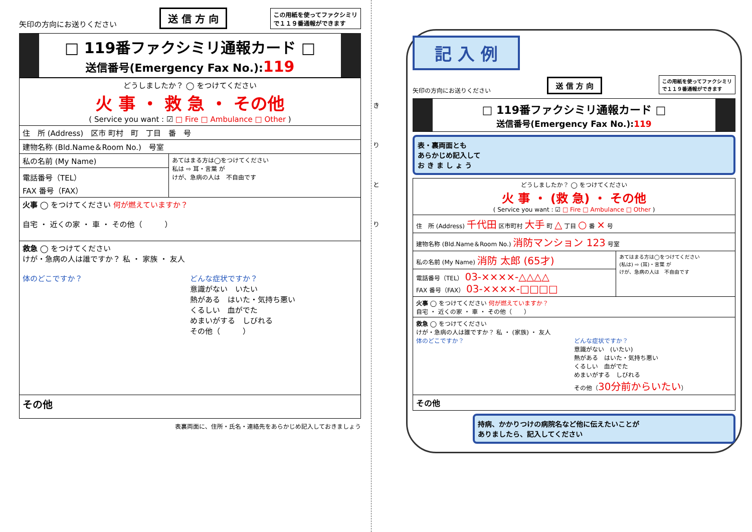矢印の方向にお送りください 送 信 方 向 この用紙を使ってファクシミリ
で１１９番通報ができます
□ 119番ファクシミリ通報カード □
送信番号(Emergency Fax No.):119
| どうしましたか？ ◯ をつけてください 火 事 ・ 救 急 ・ その他 ( Service you want : ☑ □ Fire □ Ambulance □ Other ) | |
| 住 所 (Address) 区市 町村 町 丁目 番 号 | |
| 建物名称 (Bld.Name＆Room No.) 号室 | |
| 私の名前 (My Name) | あてはまる方は◯をつけてください 私は ⇨ 耳・言葉 が けが、急病の人は 不自由です |
| 電話番号（TEL） FAX 番号（FAX） | |
| 火事 ◯ をつけてください 何が燃えていますか？ 自宅 ・ 近くの家 ・ 車 ・ その他（ ） | |
| 救急 ◯ をつけてください けが・急病の人は誰ですか？ 私 ・ 家族 ・ 友人 体のどこですか？ どんな症状ですか？ 意識がない いたい 熱がある はいた・気持ち悪い くるしい 血がでた めまいがする しびれる その他（ ） | |
| その他 | |
表裏両面に、住所・氏名・連絡先をあらかじめ記入しておきましょう
き
り
と
り
記 入 例
矢印の方向にお送りください 送 信 方 向 この用紙を使ってファクシミリ
で１１９番通報ができます
□ 119番ファクシミリ通報カード □
送信番号(Emergency Fax No.):119
表・裏両面とも
あらかじめ記入して
お き ま し ょ う
| どうしましたか？ ◯ をつけてください 火 事 ・ (救 急) ・ その他 ( Service you want : ☑ □ Fire □ Ambulance □ Other ) | |
| 住 所 (Address) 千代田 区市町村 大手 町 △ 丁目 ○ 番 × 号 | |
| 建物名称 (Bld.Name＆Room No.) 消防マンション 123 号室 | |
| 私の名前 (My Name) 消防 太郎 (65才) | あてはまる方は◯をつけてください (私は) ⇨ (耳)・言葉 が けが、急病の人は 不自由です |
| 電話番号（TEL） 03-××××-△△△△ FAX 番号（FAX） 03-××××-□□□□ | |
| 火事 ◯ をつけてください 何が燃えていますか？ 自宅 ・ 近くの家 ・ 車 ・ その他（ ） | |
| 救急 ◯ をつけてください けが・急病の人は誰ですか？ 私 ・ (家族) ・ 友人 体のどこですか？ どんな症状ですか？ 意識がない (いたい) 熱がある はいた・気持ち悪い くるしい 血がでた めまいがする しびれる その他（ 30分前からいたい ） | |
| その他 | |
持病、かかりつけの病院名など他に伝えたいことが
ありましたら、記入してください